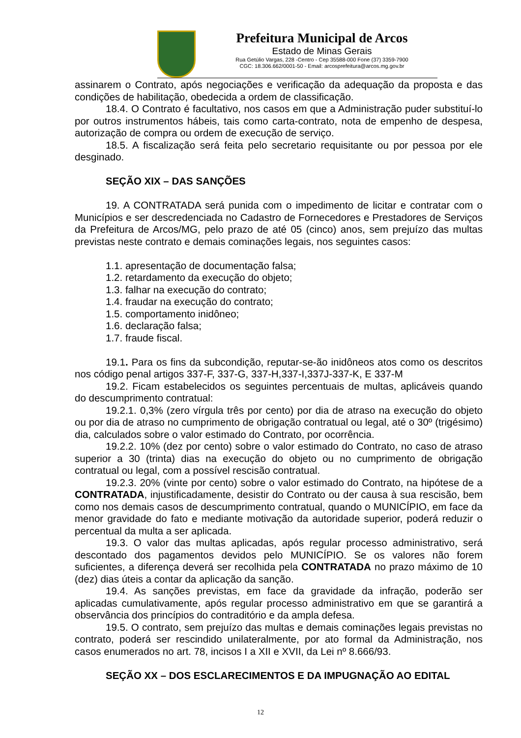Prefeitura Municipal de Arcos
Estado de Minas Gerais
Rua Getúlio Vargas, 228 -Centro - Cep 35588-000 Fone (37) 3359-7900
CGC: 18.306.662/0001-50 - Email: arcosprefeitura@arcos.mg.gov.br
assinarem o Contrato, após negociações e verificação da adequação da proposta e das condições de habilitação, obedecida a ordem de classificação.
18.4. O Contrato é facultativo, nos casos em que a Administração puder substituí-lo por outros instrumentos hábeis, tais como carta-contrato, nota de empenho de despesa, autorização de compra ou ordem de execução de serviço.
18.5. A fiscalização será feita pelo secretario requisitante ou por pessoa por ele desginado.
SEÇÃO XIX – DAS SANÇÕES
19. A CONTRATADA será punida com o impedimento de licitar e contratar com o Municípios e ser descredenciada no Cadastro de Fornecedores e Prestadores de Serviços da Prefeitura de Arcos/MG, pelo prazo de até 05 (cinco) anos, sem prejuízo das multas previstas neste contrato e demais cominações legais, nos seguintes casos:
1.1. apresentação de documentação falsa;
1.2. retardamento da execução do objeto;
1.3. falhar na execução do contrato;
1.4. fraudar na execução do contrato;
1.5. comportamento inidôneo;
1.6. declaração falsa;
1.7. fraude fiscal.
19.1. Para os fins da subcondição, reputar-se-ão inidôneos atos como os descritos nos código penal artigos 337-F, 337-G, 337-H,337-I,337J-337-K, E 337-M
19.2. Ficam estabelecidos os seguintes percentuais de multas, aplicáveis quando do descumprimento contratual:
19.2.1. 0,3% (zero vírgula três por cento) por dia de atraso na execução do objeto ou por dia de atraso no cumprimento de obrigação contratual ou legal, até o 30º (trigésimo) dia, calculados sobre o valor estimado do Contrato, por ocorrência.
19.2.2. 10% (dez por cento) sobre o valor estimado do Contrato, no caso de atraso superior a 30 (trinta) dias na execução do objeto ou no cumprimento de obrigação contratual ou legal, com a possível rescisão contratual.
19.2.3. 20% (vinte por cento) sobre o valor estimado do Contrato, na hipótese de a CONTRATADA, injustificadamente, desistir do Contrato ou der causa à sua rescisão, bem como nos demais casos de descumprimento contratual, quando o MUNICÍPIO, em face da menor gravidade do fato e mediante motivação da autoridade superior, poderá reduzir o percentual da multa a ser aplicada.
19.3. O valor das multas aplicadas, após regular processo administrativo, será descontado dos pagamentos devidos pelo MUNICÍPIO. Se os valores não forem suficientes, a diferença deverá ser recolhida pela CONTRATADA no prazo máximo de 10 (dez) dias úteis a contar da aplicação da sanção.
19.4. As sanções previstas, em face da gravidade da infração, poderão ser aplicadas cumulativamente, após regular processo administrativo em que se garantirá a observância dos princípios do contraditório e da ampla defesa.
19.5. O contrato, sem prejuízo das multas e demais cominações legais previstas no contrato, poderá ser rescindido unilateralmente, por ato formal da Administração, nos casos enumerados no art. 78, incisos I a XII e XVII, da Lei nº 8.666/93.
SEÇÃO XX – DOS ESCLARECIMENTOS E DA IMPUGNAÇÃO AO EDITAL
12